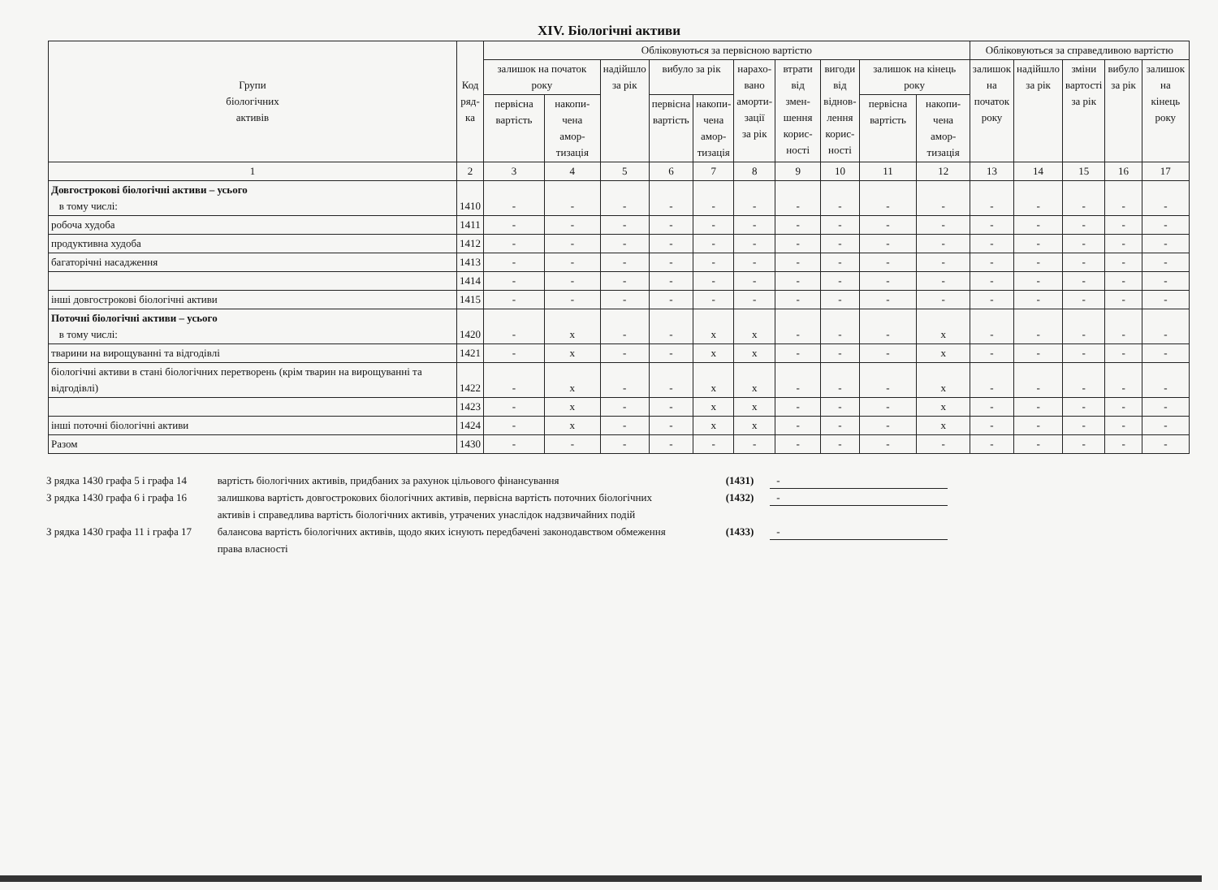XIV. Біологічні активи
| Групи біологічних активів | Код ряд- ка | Обліковуються за первісною вартістю | | | | | | | | | | Обліковуються за справедливою вартістю | | | | |
| --- | --- | --- | --- | --- | --- | --- | --- | --- | --- | --- | --- | --- | --- | --- | --- | --- |
| | | залишок на початок року | | надійшло за рік | вибуло за рік | | нарахо- вано аморти- зації за рік | втрати від змен- шення корис- ності | вигоди від віднов- лення корис- ності | залишок на кінець року | | залишок на початок року | надійшло за рік | зміни вартості за рік | вибуло за рік | залишок на кінець року |
| | | первісна вартість | накопи- чена амор- тизація | | первісна вартість | накопи- чена амор- тизація | | | | первісна вартість | накопи- чена амор- тизація | | | | | |
| 1 | 2 | 3 | 4 | 5 | 6 | 7 | 8 | 9 | 10 | 11 | 12 | 13 | 14 | 15 | 16 | 17 |
| Довгострокові біологічні активи – усього в тому числі: | 1410 | - | - | - | - | - | - | - | - | - | - | - | - | - | - | - |
| робоча худоба | 1411 | - | - | - | - | - | - | - | - | - | - | - | - | - | - | - |
| продуктивна худоба | 1412 | - | - | - | - | - | - | - | - | - | - | - | - | - | - | - |
| багаторічні насадження | 1413 | - | - | - | - | - | - | - | - | - | - | - | - | - | - | - |
| | 1414 | - | - | - | - | - | - | - | - | - | - | - | - | - | - | - |
| інші довгострокові біологічні активи | 1415 | - | - | - | - | - | - | - | - | - | - | - | - | - | - | - |
| Поточні біологічні активи – усього в тому числі: | 1420 | - | x | - | - | x | x | - | - | - | x | - | - | - | - | - |
| тварини на вирощуванні та відгодівлі | 1421 | - | x | - | - | x | x | - | - | - | x | - | - | - | - | - |
| біологічні активи в стані біологічних перетворень (крім тварин на вирощуванні та відгодівлі) | 1422 | - | x | - | - | x | x | - | - | - | x | - | - | - | - | - |
| | 1423 | - | x | - | - | x | x | - | - | - | x | - | - | - | - | - |
| інші поточні біологічні активи | 1424 | - | x | - | - | x | x | - | - | - | x | - | - | - | - | - |
| Разом | 1430 | - | - | - | - | - | - | - | - | - | - | - | - | - | - | - |
З рядка 1430 графа 5 і графа 14
вартість біологічних активів, придбаних за рахунок цільового фінансування (1431)
-
З рядка 1430 графа 6 і графа 16
залишкова вартість довгострокових біологічних активів, первісна вартість поточних біологічних активів і справедлива вартість біологічних активів, утрачених унаслідок надзвичайних подій
(1432)
-
З рядка 1430 графа 11 і графа 17
балансова вартість біологічних активів, щодо яких існують передбачені законодавством обмеження права власності
(1433)
-